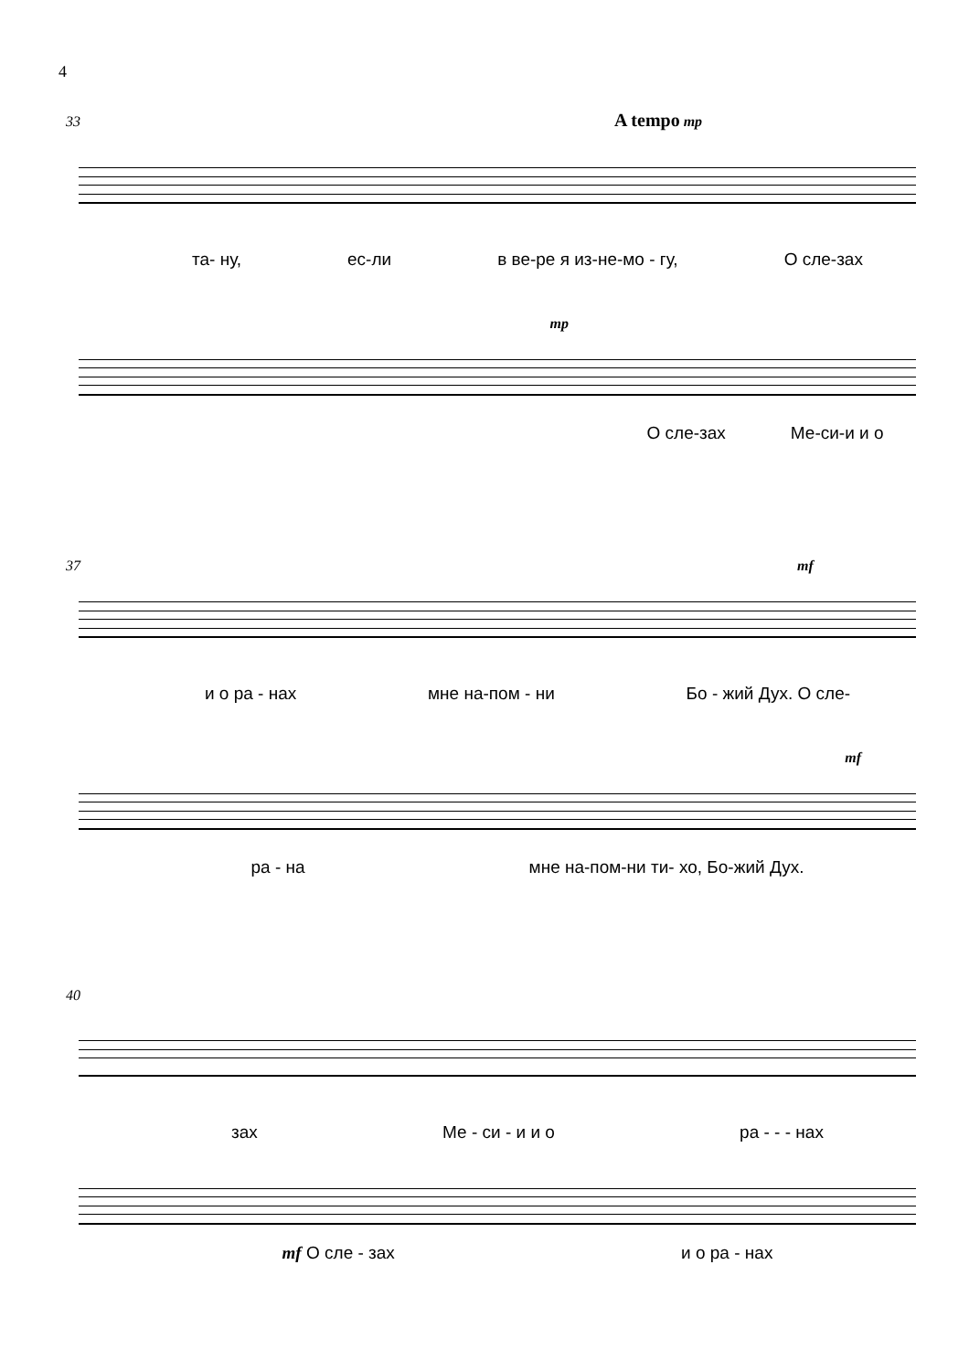4
33 A tempo mp
та- ну, ес-ли в ве-ре я из-не-мо - гу, О сле-зах
mp
О сле-зах Ме-си-и и о
37 mf
и о ра - нах мне на-пом - ни Бо - жий Дух. О сле-
mf
ра - на мне на-пом-ни ти- хо, Бо-жий Дух.
40
зах Ме - си - и и о ра - - - нах
mf О сле - зах и о ра - нах